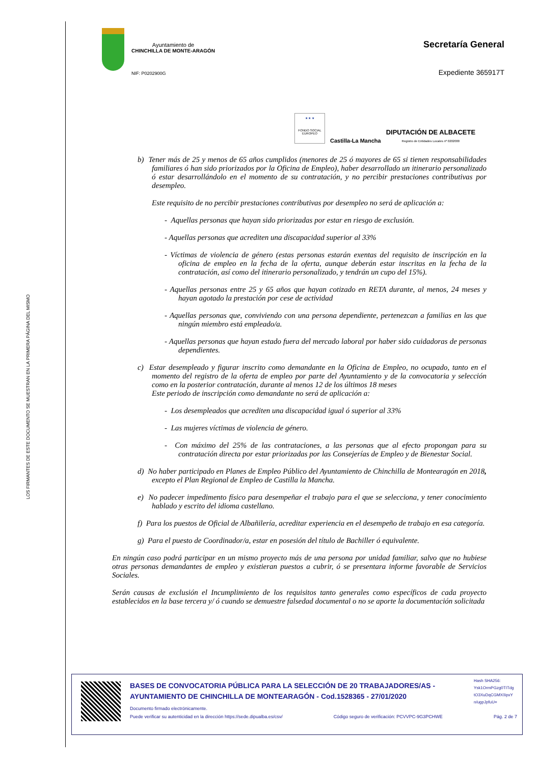LOS FIRMANTES DE ESTE DOCUMENTO SE MUESTRAN EN LA PRIMERA PÁGINA DEL MISMO
Ayuntamiento de
CHINCHILLA DE MONTE-ARAGÓN
NIF: P0202900G
Secretaría General
Expediente 365917T
★ ★ ★
FONDO SOCIAL EUROPEO
Castilla-La Mancha
DIPUTACIÓN DE ALBACETE
Registro de Entidades Locales nº 0202000
b) Tener más de 25 y menos de 65 años cumplidos (menores de 25 ó mayores de 65 si tienen responsabilidades familiares ó han sido priorizados por la Oficina de Empleo), haber desarrollado un itinerario personalizado ó estar desarrollándolo en el momento de su contratación, y no percibir prestaciones contributivas por desempleo.
Este requisito de no percibir prestaciones contributivas por desempleo no será de aplicación a:
- Aquellas personas que hayan sido priorizadas por estar en riesgo de exclusión.
- Aquellas personas que acrediten una discapacidad superior al 33%
- Víctimas de violencia de género (estas personas estarán exentas del requisito de inscripción en la oficina de empleo en la fecha de la oferta, aunque deberán estar inscritas en la fecha de la contratación, así como del itinerario personalizado, y tendrán un cupo del 15%).
- Aquellas personas entre 25 y 65 años que hayan cotizado en RETA durante, al menos, 24 meses y hayan agotado la prestación por cese de actividad
- Aquellas personas que, conviviendo con una persona dependiente, pertenezcan a familias en las que ningún miembro está empleado/a.
- Aquellas personas que hayan estado fuera del mercado laboral por haber sido cuidadoras de personas dependientes.
c) Estar desempleado y figurar inscrito como demandante en la Oficina de Empleo, no ocupado, tanto en el momento del registro de la oferta de empleo por parte del Ayuntamiento y de la convocatoria y selección como en la posterior contratación, durante al menos 12 de los últimos 18 meses
Este periodo de inscripción como demandante no será de aplicación a:
- Los desempleados que acrediten una discapacidad igual ó superior al 33%
- Las mujeres víctimas de violencia de género.
- Con máximo del 25% de las contrataciones, a las personas que al efecto propongan para su contratación directa por estar priorizadas por las Consejerías de Empleo y de Bienestar Social.
d) No haber participado en Planes de Empleo Público del Ayuntamiento de Chinchilla de Montearagón en 2018, excepto el Plan Regional de Empleo de Castilla la Mancha.
e) No padecer impedimento físico para desempeñar el trabajo para el que se selecciona, y tener conocimiento hablado y escrito del idioma castellano.
f) Para los puestos de Oficial de Albañilería, acreditar experiencia en el desempeño de trabajo en esa categoría.
g) Para el puesto de Coordinador/a, estar en posesión del título de Bachiller ó equivalente.
En ningún caso podrá participar en un mismo proyecto más de una persona por unidad familiar, salvo que no hubiese otras personas demandantes de empleo y existieran puestos a cubrir, ó se presentara informe favorable de Servicios Sociales.
Serán causas de exclusión el Incumplimiento de los requisitos tanto generales como específicos de cada proyecto establecidos en la base tercera y/ ó cuando se demuestre falsedad documental o no se aporte la documentación solicitada
BASES DE CONVOCATORIA PÚBLICA PARA LA SELECCIÓN DE 20 TRABAJADORES/AS - AYUNTAMIENTO DE CHINCHILLA DE MONTEARAGÓN - Cod.1528365 - 27/01/2020
Hash SHA256: Ysk1OrmPGzg0TITdg tO3XuDqCGMX0ipxY n/ugpJpfuU=
Documento firmado electrónicamente.
Puede verificar su autenticidad en la dirección https://sede.dipualba.es/csv/ Código seguro de verificación: PCVVPC-9G3PCHWE Pág. 2 de 7